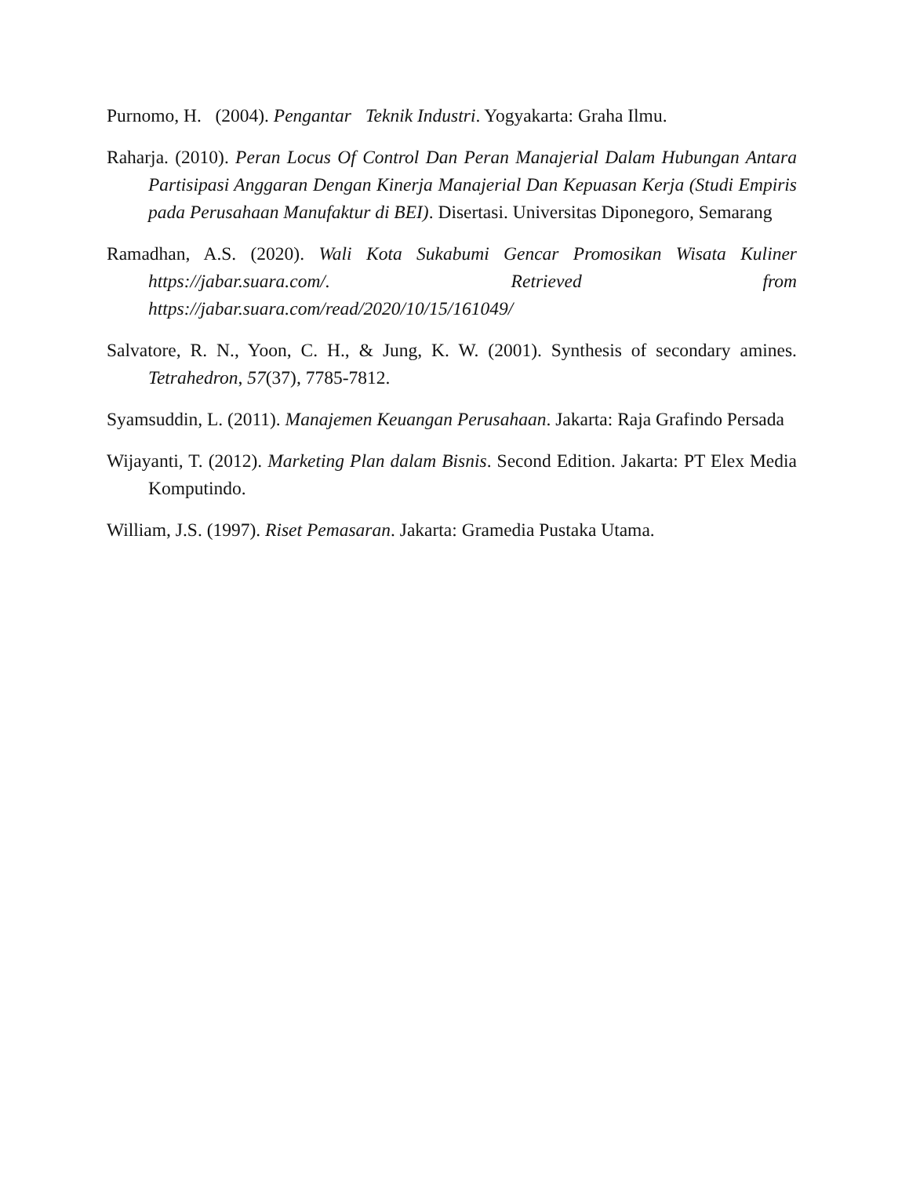Purnomo, H. (2004). Pengantar Teknik Industri. Yogyakarta: Graha Ilmu.
Raharja. (2010). Peran Locus Of Control Dan Peran Manajerial Dalam Hubungan Antara Partisipasi Anggaran Dengan Kinerja Manajerial Dan Kepuasan Kerja (Studi Empiris pada Perusahaan Manufaktur di BEI). Disertasi. Universitas Diponegoro, Semarang
Ramadhan, A.S. (2020). Wali Kota Sukabumi Gencar Promosikan Wisata Kuliner https://jabar.suara.com/. Retrieved from https://jabar.suara.com/read/2020/10/15/161049/
Salvatore, R. N., Yoon, C. H., & Jung, K. W. (2001). Synthesis of secondary amines. Tetrahedron, 57(37), 7785-7812.
Syamsuddin, L. (2011). Manajemen Keuangan Perusahaan. Jakarta: Raja Grafindo Persada
Wijayanti, T. (2012). Marketing Plan dalam Bisnis. Second Edition. Jakarta: PT Elex Media Komputindo.
William, J.S. (1997). Riset Pemasaran. Jakarta: Gramedia Pustaka Utama.